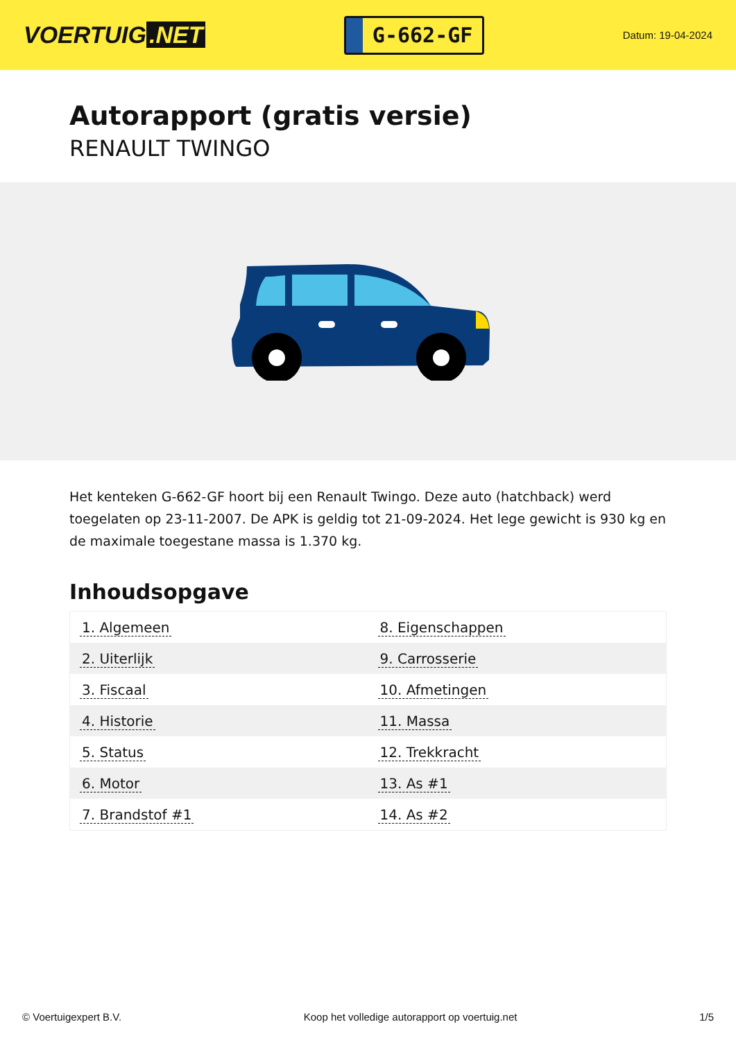VOERTUIG.NET
G-662-GF
Datum: 19-04-2024
Autorapport (gratis versie)
RENAULT TWINGO
Het kenteken G-662-GF hoort bij een Renault Twingo. Deze auto (hatchback) werd toegelaten op 23-11-2007. De APK is geldig tot 21-09-2024. Het lege gewicht is 930 kg en de maximale toegestane massa is 1.370 kg.
Inhoudsopgave
| 1. Algemeen | 8. Eigenschappen |
| 2. Uiterlijk | 9. Carrosserie |
| 3. Fiscaal | 10. Afmetingen |
| 4. Historie | 11. Massa |
| 5. Status | 12. Trekkracht |
| 6. Motor | 13. As #1 |
| 7. Brandstof #1 | 14. As #2 |
© Voertuigexpert B.V. Koop het volledige autorapport op voertuig.net 1/5